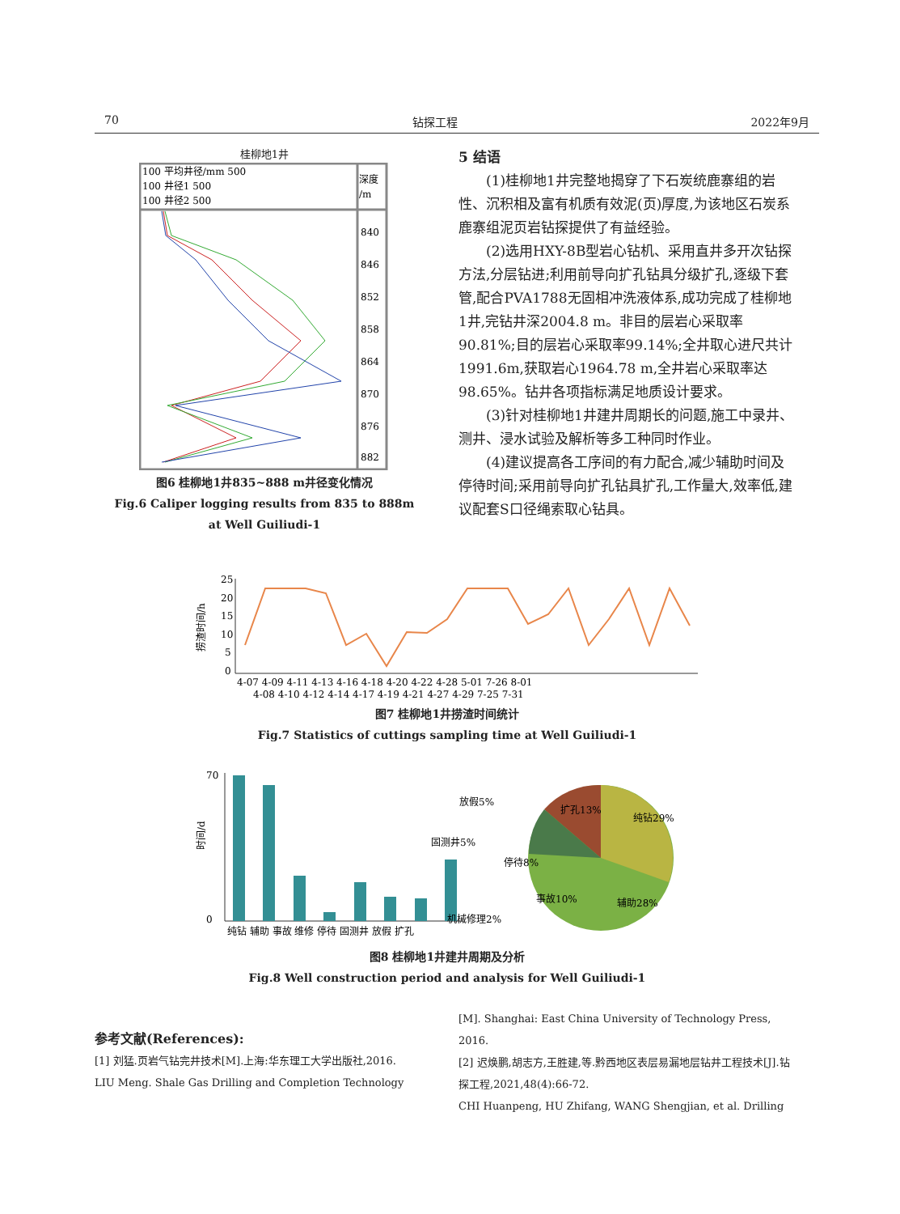70 钻探工程 2022年9月
桂柳地1井
100 平均井径/mm 500
100 井径1 500
100 井径2 500
深度
/m
840
846
852
858
864
870
876
882
图6 桂柳地1井835~888 m井径变化情况
Fig.6 Caliper logging results from 835 to 888m
at Well Guiliudi-1
5 结语
(1)桂柳地1井完整地揭穿了下石炭统鹿寨组的岩性、沉积相及富有机质有效泥(页)厚度,为该地区石炭系鹿寨组泥页岩钻探提供了有益经验。
(2)选用HXY-8B型岩心钻机、采用直井多开次钻探方法,分层钻进;利用前导向扩孔钻具分级扩孔,逐级下套管,配合PVA1788无固相冲洗液体系,成功完成了桂柳地1井,完钻井深2004.8 m。非目的层岩心采取率90.81%;目的层岩心采取率99.14%;全井取心进尺共计1991.6m,获取岩心1964.78 m,全井岩心采取率达98.65%。钻井各项指标满足地质设计要求。
(3)针对桂柳地1井建井周期长的问题,施工中录井、测井、浸水试验及解析等多工种同时作业。
(4)建议提高各工序间的有力配合,减少辅助时间及停待时间;采用前导向扩孔钻具扩孔,工作量大,效率低,建议配套S口径绳索取心钻具。
捞渣时间/h
25
20
15
10
5
0
4-07 4-09 4-11 4-13 4-16 4-18 4-20 4-22 4-28 5-01 7-26 8-01
4-08 4-10 4-12 4-14 4-17 4-19 4-21 4-27 4-29 7-25 7-31
图7 桂柳地1井捞渣时间统计
Fig.7 Statistics of cuttings sampling time at Well Guiliudi-1
时间/d
70
0
纯钻 辅助 事故 维修 停待 固测井 放假 扩孔
纯钻29%
辅助28%
扩孔13%
放假5%
固测井5%
停待8%
事故10%
机械修理2%
图8 桂柳地1井建井周期及分析
Fig.8 Well construction period and analysis for Well Guiliudi-1
参考文献(References):
[1] 刘猛.页岩气钻完井技术[M].上海:华东理工大学出版社,2016.
LIU Meng. Shale Gas Drilling and Completion Technology
[M]. Shanghai: East China University of Technology Press, 2016.
[2] 迟焕鹏,胡志方,王胜建,等.黔西地区表层易漏地层钻井工程技术[J].钻探工程,2021,48(4):66-72.
CHI Huanpeng, HU Zhifang, WANG Shengjian, et al. Drilling